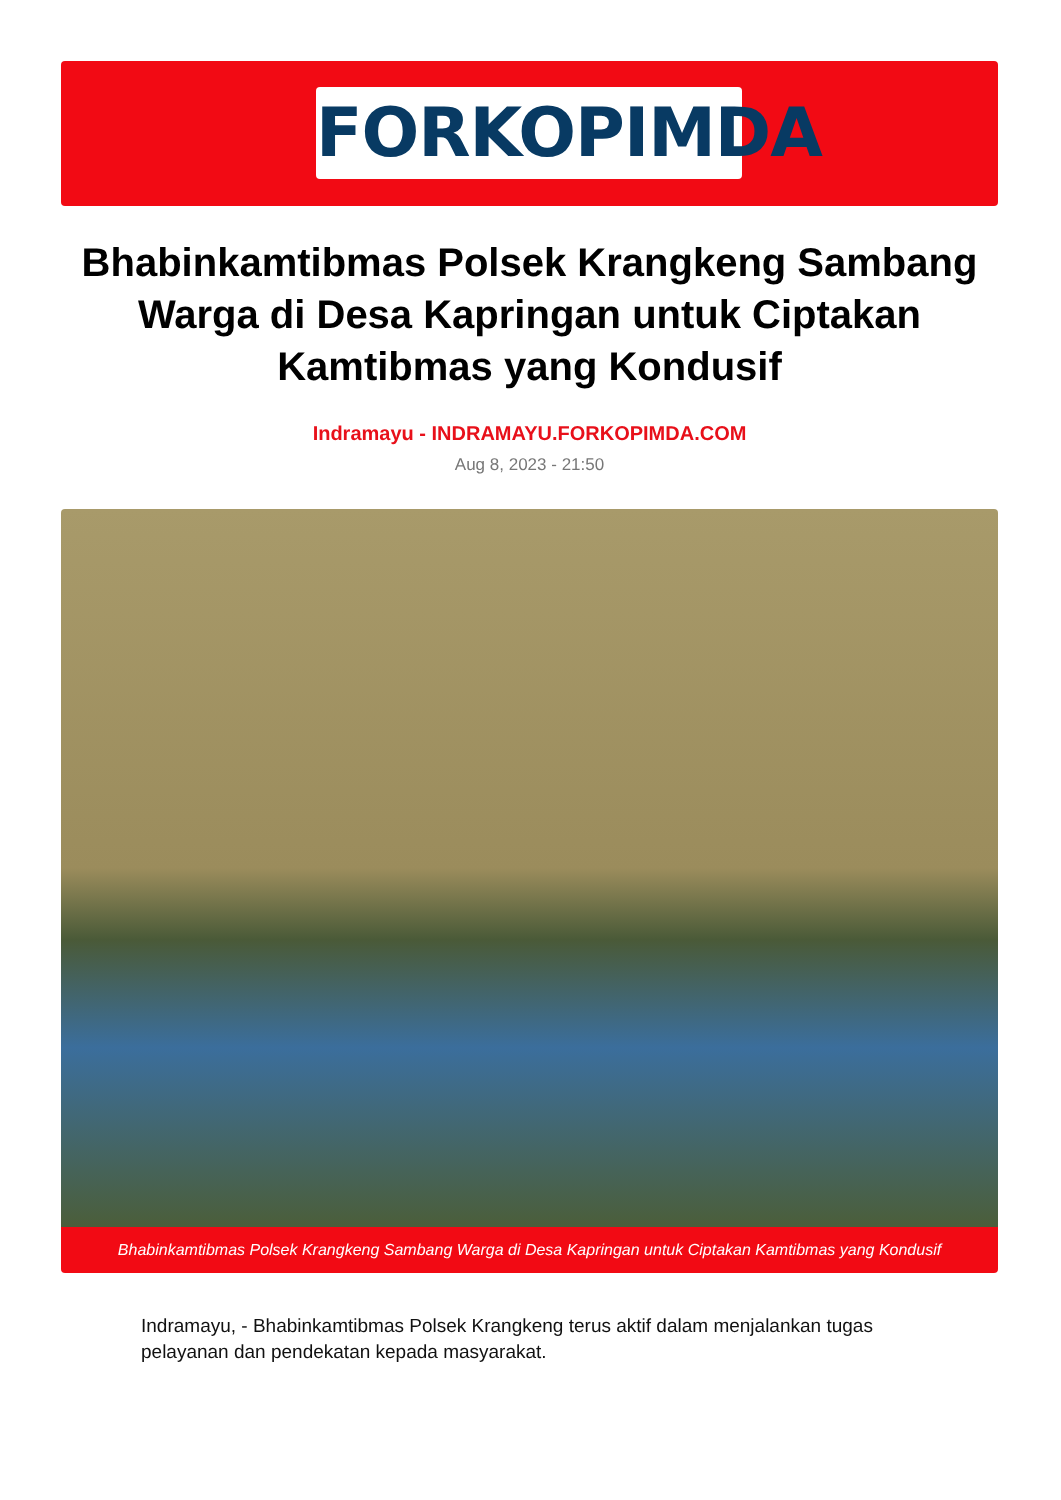FORKOPIMDA
Bhabinkamtibmas Polsek Krangkeng Sambang Warga di Desa Kapringan untuk Ciptakan Kamtibmas yang Kondusif
Indramayu - INDRAMAYU.FORKOPIMDA.COM
Aug 8, 2023 - 21:50
Bhabinkamtibmas Polsek Krangkeng Sambang Warga di Desa Kapringan untuk Ciptakan Kamtibmas yang Kondusif
Indramayu, - Bhabinkamtibmas Polsek Krangkeng terus aktif dalam menjalankan tugas pelayanan dan pendekatan kepada masyarakat.